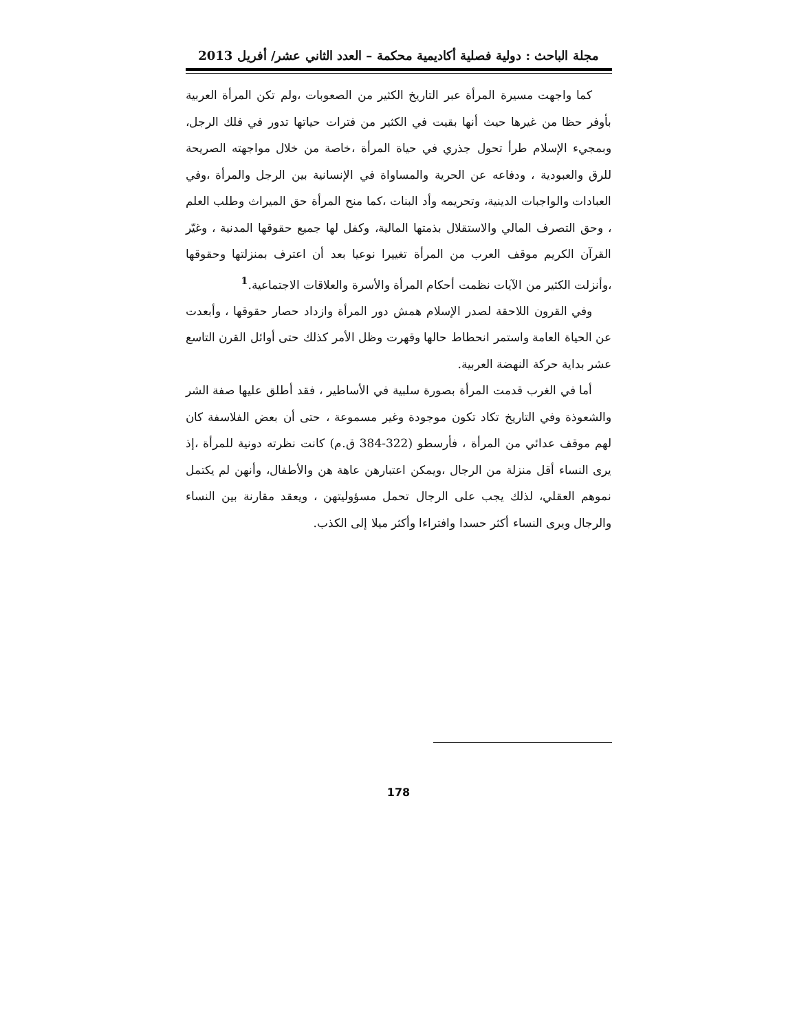مجلة الباحث : دولية فصلية أكاديمية محكمة – العدد الثاني عشر/ أفريل 2013
كما واجهت مسيرة المرأة عبر التاريخ الكثير من الصعوبات ،ولم تكن المرأة العربية بأوفر حظا من غيرها حيث أنها بقيت في الكثير من فترات حياتها تدور في فلك الرجل، وبمجيء الإسلام طرأ تحول جذري في حياة المرأة ،خاصة من خلال مواجهته الصريحة للرق والعبودية ، ودفاعه عن الحرية والمساواة في الإنسانية بين الرجل والمرأة ،وفي العبادات والواجبات الدينية، وتحريمه وأد البنات ،كما منح المرأة حق الميراث وطلب العلم ، وحق التصرف المالي والاستقلال بذمتها المالية، وكفل لها جميع حقوقها المدنية ، وغيّر القرآن الكريم موقف العرب من المرأة تغييرا نوعيا بعد أن اعترف بمنزلتها وحقوقها ،وأنزلت الكثير من الآيات نظمت أحكام المرأة والأسرة والعلاقات الاجتماعية.<sup>1</sup>
وفي القرون اللاحقة لصدر الإسلام همش دور المرأة وازداد حصار حقوقها ، وأبعدت عن الحياة العامة واستمر انحطاط حالها وقهرت وظل الأمر كذلك حتى أوائل القرن التاسع عشر بداية حركة النهضة العربية.
أما في الغرب قدمت المرأة بصورة سلبية في الأساطير ، فقد أطلق عليها صفة الشر والشعوذة وفي التاريخ تكاد تكون موجودة وغير مسموعة ، حتى أن بعض الفلاسفة كان لهم موقف عدائي من المرأة ، فأرسطو (322-384 ق.م) كانت نظرته دونية للمرأة ،إذ يرى النساء أقل منزلة من الرجال ،ويمكن اعتبارهن عاهة هن والأطفال، وأنهن لم يكتمل نموهم العقلي، لذلك يجب على الرجال تحمل مسؤوليتهن ، ويعقد مقارنة بين النساء والرجال ويرى النساء أكثر حسدا وافتراءا وأكثر ميلا إلى الكذب.
178